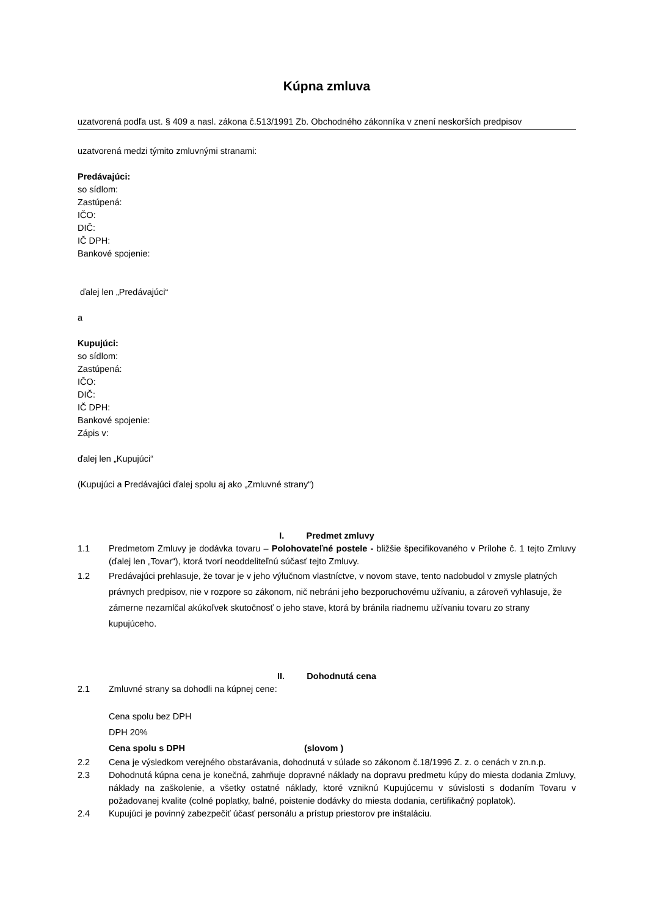Kúpna zmluva
uzatvorená podľa ust. § 409 a nasl. zákona č.513/1991 Zb. Obchodného zákonníka v znení neskorších predpisov
uzatvorená medzi týmito zmluvnými stranami:
Predávajúci:
so sídlom:
Zastúpená:
IČO:
DIČ:
IČ DPH:
Bankové spojenie:
ďalej len „Predávajúci“
a
Kupujúci:
so sídlom:
Zastúpená:
IČO:
DIČ:
IČ DPH:
Bankové spojenie:
Zápis v:
ďalej len „Kupujúci“
(Kupujúci a Predávajúci ďalej spolu aj ako „Zmluvné strany“)
I. Predmet zmluvy
1.1 Predmetom Zmluvy je dodávka tovaru – Polohovateľné postele - bližšie špecifikovaného v Prílohe č. 1 tejto Zmluvy (ďalej len „Tovar“), ktorá tvorí neoddeliteľnú súčasť tejto Zmluvy.
1.2 Predávajúci prehlasuje, že tovar je v jeho výlučnom vlastníctve, v novom stave, tento nadobudol v zmysle platných právnych predpisov, nie v rozpore so zákonom, nič nebráni jeho bezporuchovému užívaniu, a zároveň vyhlasuje, že zámerne nezamlčal akúkoľvek skutočnosť o jeho stave, ktorá by bránila riadnemu užívaniu tovaru zo strany kupujúceho.
II. Dohodnutá cena
2.1 Zmluvné strany sa dohodli na kúpnej cene:
Cena spolu bez DPH
DPH 20%
Cena spolu s DPH (slovom )
2.2 Cena je výsledkom verejného obstarávania, dohodnutá v súlade so zákonom č.18/1996 Z. z. o cenách v zn.n.p.
2.3 Dohodnutá kúpna cena je konečná, zahrňuje dopravné náklady na dopravu predmetu kúpy do miesta dodania Zmluvy, náklady na zaškolenie, a všetky ostatné náklady, ktoré vzniknú Kupujúcemu v súvislosti s dodaním Tovaru v požadovanej kvalite (colné poplatky, balné, poistenie dodávky do miesta dodania, certifikačný poplatok).
2.4 Kupujúci je povinný zabezpečiť účasť personálu a prístup priestorov pre inštaláciu.